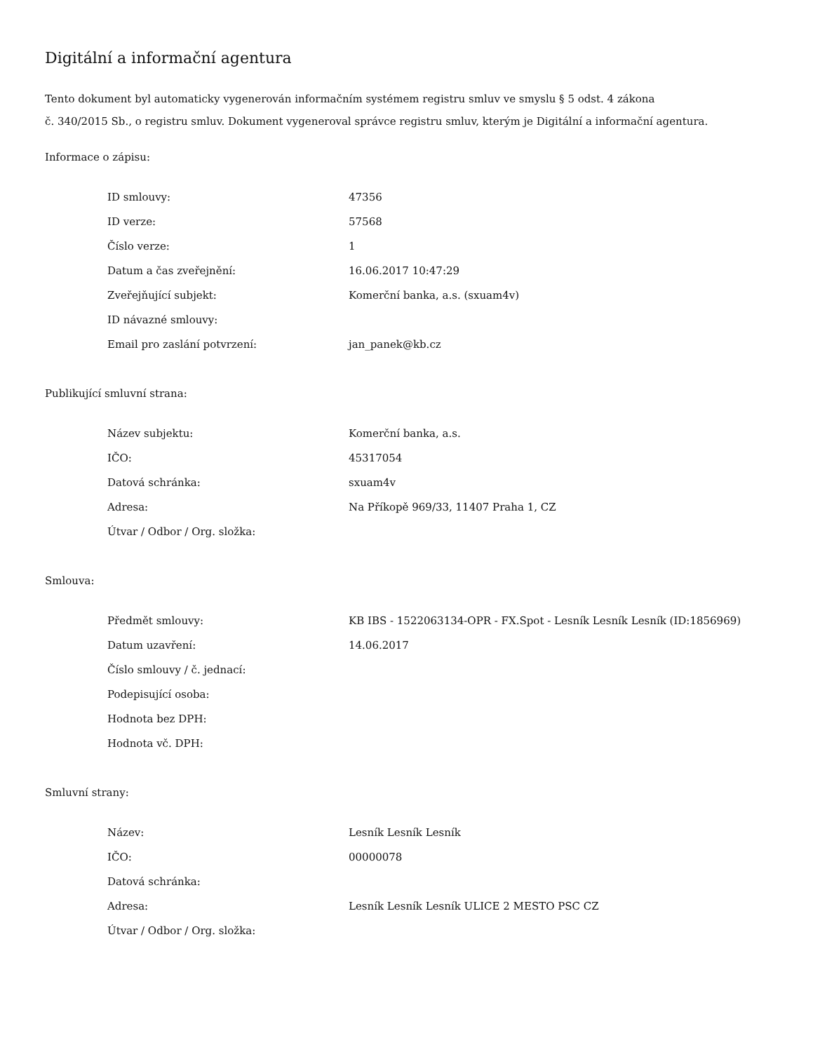Digitální a informační agentura
Tento dokument byl automaticky vygenerován informačním systémem registru smluv ve smyslu § 5 odst. 4 zákona
č. 340/2015 Sb., o registru smluv. Dokument vygeneroval správce registru smluv, kterým je Digitální a informační agentura.
Informace o zápisu:
| ID smlouvy: | 47356 |
| ID verze: | 57568 |
| Číslo verze: | 1 |
| Datum a čas zveřejnění: | 16.06.2017 10:47:29 |
| Zveřejňující subjekt: | Komerční banka, a.s. (sxuam4v) |
| ID návazné smlouvy: | |
| Email pro zaslání potvrzení: | jan_panek@kb.cz |
Publikující smluvní strana:
| Název subjektu: | Komerční banka, a.s. |
| IČO: | 45317054 |
| Datová schránka: | sxuam4v |
| Adresa: | Na Příkopě 969/33, 11407 Praha 1, CZ |
| Útvar / Odbor / Org. složka: | |
Smlouva:
| Předmět smlouvy: | KB IBS - 1522063134-OPR - FX.Spot - Lesník Lesník Lesník (ID:1856969) |
| Datum uzavření: | 14.06.2017 |
| Číslo smlouvy / č. jednací: | |
| Podepisující osoba: | |
| Hodnota bez DPH: | |
| Hodnota vč. DPH: | |
Smluvní strany:
| Název: | Lesník Lesník Lesník |
| IČO: | 00000078 |
| Datová schránka: | |
| Adresa: | Lesník Lesník Lesník ULICE 2 MESTO PSC CZ |
| Útvar / Odbor / Org. složka: | |